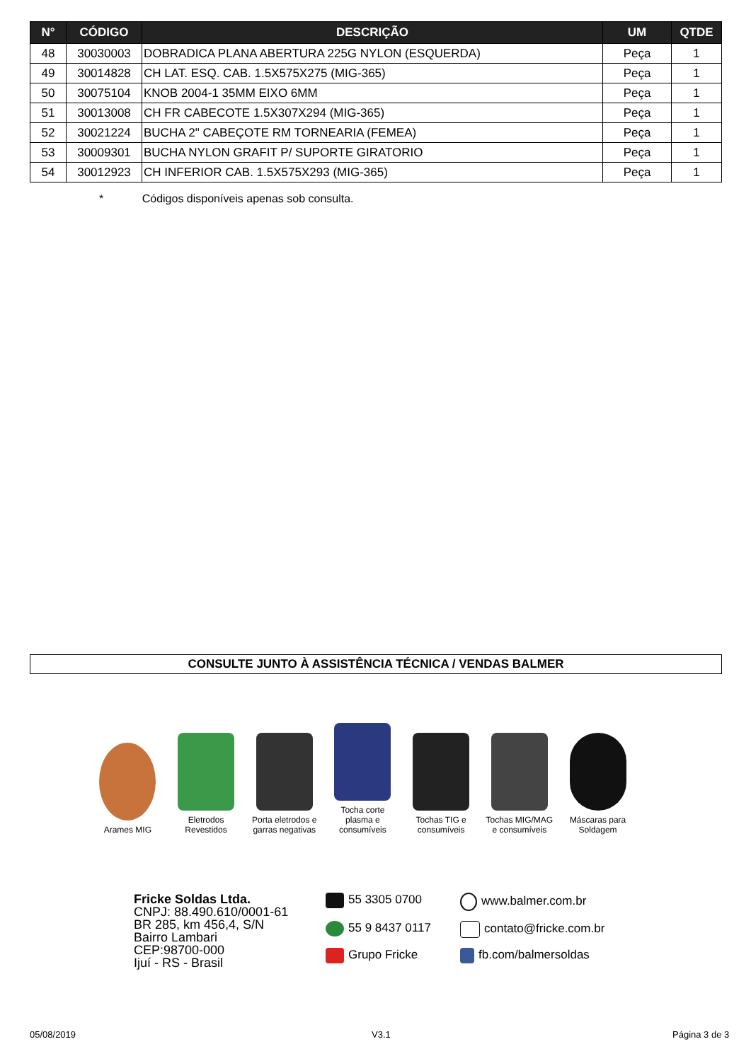| N° | CÓDIGO | DESCRIÇÃO | UM | QTDE |
| --- | --- | --- | --- | --- |
| 48 | 30030003 | DOBRADICA PLANA ABERTURA 225G NYLON (ESQUERDA) | Peça | 1 |
| 49 | 30014828 | CH LAT. ESQ. CAB. 1.5X575X275 (MIG-365) | Peça | 1 |
| 50 | 30075104 | KNOB 2004-1 35MM EIXO 6MM | Peça | 1 |
| 51 | 30013008 | CH FR CABECOTE 1.5X307X294 (MIG-365) | Peça | 1 |
| 52 | 30021224 | BUCHA 2" CABEÇOTE RM TORNEARIA (FEMEA) | Peça | 1 |
| 53 | 30009301 | BUCHA NYLON GRAFIT P/ SUPORTE GIRATORIO | Peça | 1 |
| 54 | 30012923 | CH INFERIOR CAB. 1.5X575X293 (MIG-365) | Peça | 1 |
* Códigos disponíveis apenas sob consulta.
CONSULTE JUNTO À ASSISTÊNCIA TÉCNICA / VENDAS BALMER
Arames MIG
Eletrodos Revestidos
Porta eletrodos e garras negativas
Tocha corte plasma e consumíveis
Tochas TIG e consumíveis
Tochas MIG/MAG e consumíveis
Máscaras para Soldagem
Fricke Soldas Ltda.
CNPJ: 88.490.610/0001-61
BR 285, km 456,4, S/N
Bairro Lambari
CEP:98700-000
Ijuí - RS - Brasil
55 3305 0700
www.balmer.com.br
55 9 8437 0117
contato@fricke.com.br
Grupo Fricke
fb.com/balmersoldas
05/08/2019 V3.1 Página 3 de 3